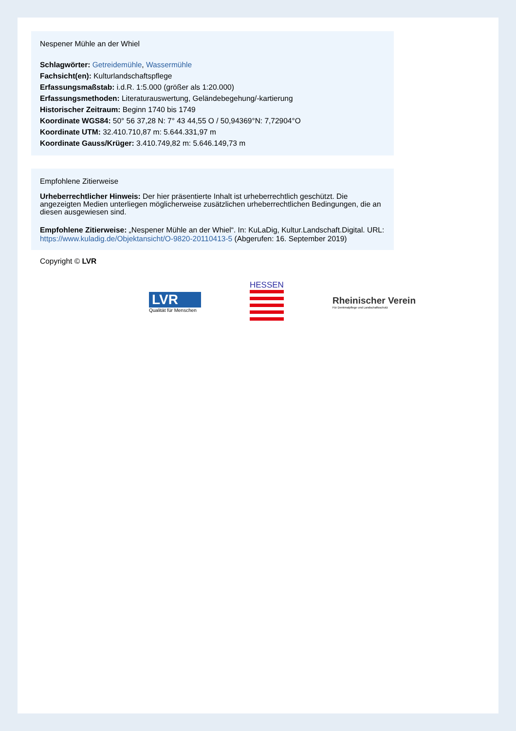Nespener Mühle an der Whiel
Schlagwörter: Getreidemühle, Wassermühle
Fachsicht(en): Kulturlandschaftspflege
Erfassungsmaßstab: i.d.R. 1:5.000 (größer als 1:20.000)
Erfassungsmethoden: Literaturauswertung, Geländebegehung/-kartierung
Historischer Zeitraum: Beginn 1740 bis 1749
Koordinate WGS84: 50° 56 37,28 N: 7° 43 44,55 O / 50,94369°N: 7,72904°O
Koordinate UTM: 32.410.710,87 m: 5.644.331,97 m
Koordinate Gauss/Krüger: 3.410.749,82 m: 5.646.149,73 m
Empfohlene Zitierweise
Urheberrechtlicher Hinweis: Der hier präsentierte Inhalt ist urheberrechtlich geschützt. Die angezeigten Medien unterliegen möglicherweise zusätzlichen urheberrechtlichen Bedingungen, die an diesen ausgewiesen sind.
Empfohlene Zitierweise: „Nespener Mühle an der Whiel“. In: KuLaDig, Kultur.Landschaft.Digital. URL: https://www.kuladig.de/Objektansicht/O-9820-20110413-5 (Abgerufen: 16. September 2019)
Copyright © LVR
LVR
Qualität für Menschen
HESSEN
Rheinischer Verein
Für Denkmalpflege und Landschaftsschutz